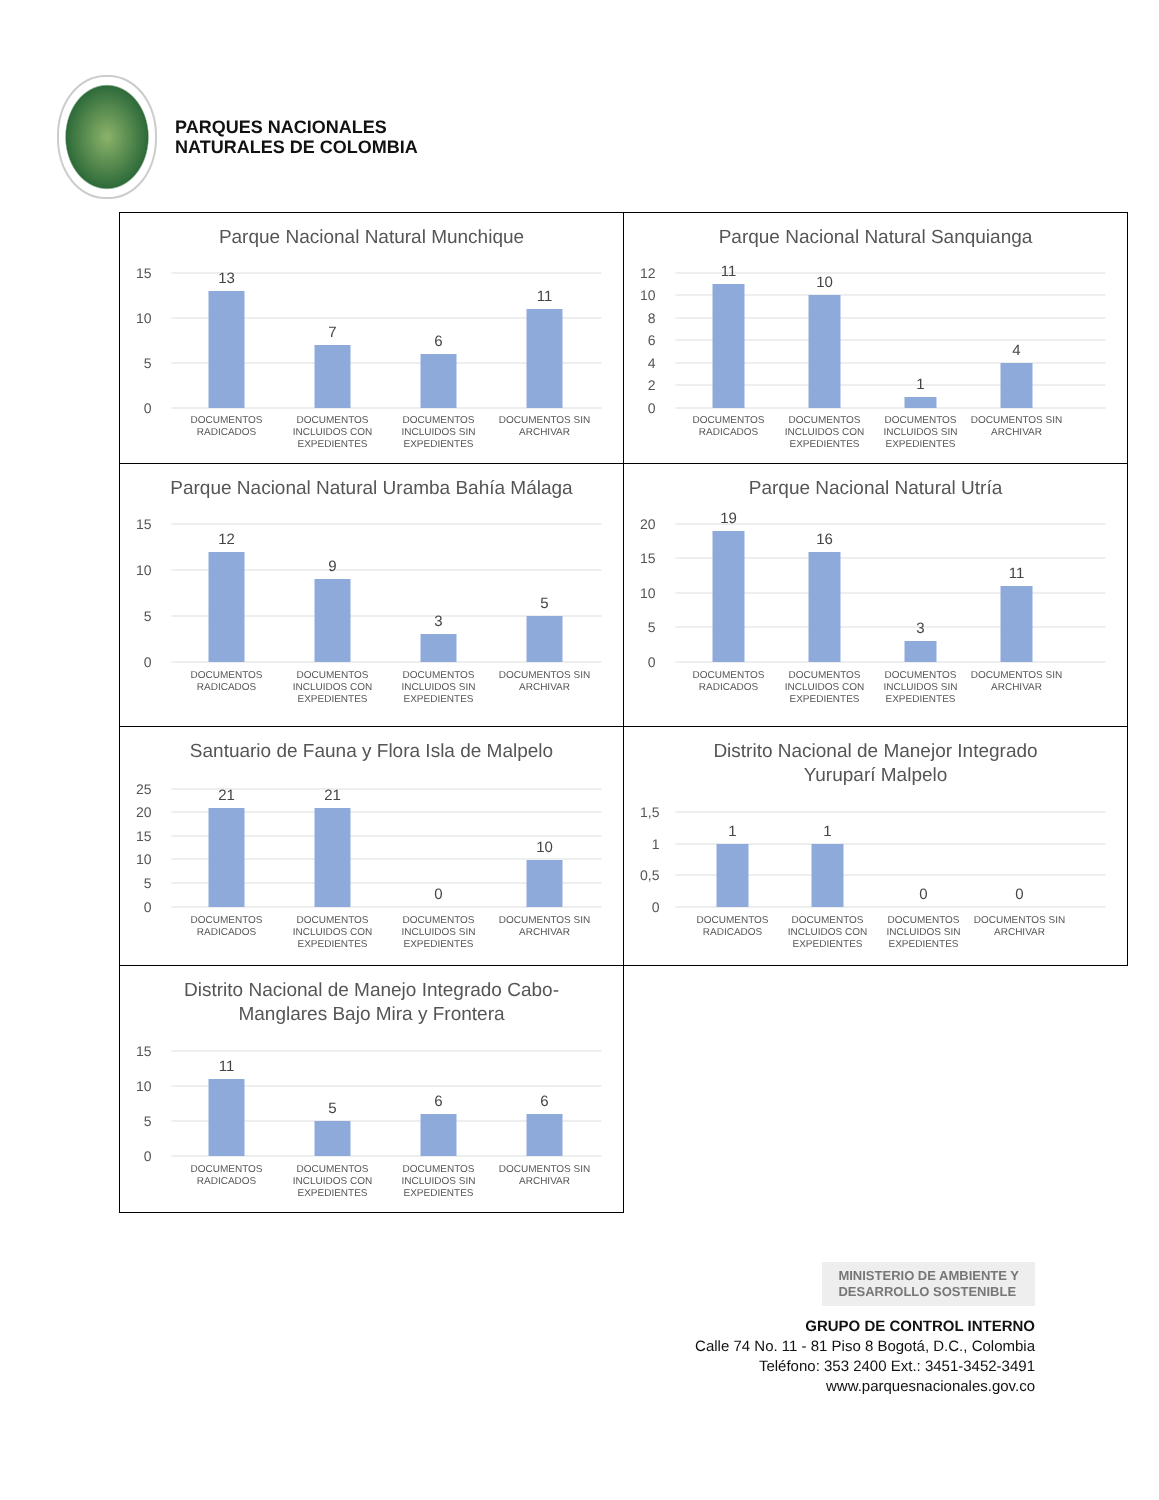PARQUES NACIONALES
NATURALES DE COLOMBIA
| Parque Nacional Natural Munchique 15 10 5 0 13 7 6 11 DOCUMENTOS RADICADOS DOCUMENTOS INCLUIDOS CON EXPEDIENTES DOCUMENTOS INCLUIDOS SIN EXPEDIENTES DOCUMENTOS SIN ARCHIVAR | Parque Nacional Natural Sanquianga 12 10 8 6 4 2 0 11 10 1 4 DOCUMENTOS RADICADOS DOCUMENTOS INCLUIDOS CON EXPEDIENTES DOCUMENTOS INCLUIDOS SIN EXPEDIENTES DOCUMENTOS SIN ARCHIVAR |
| Parque Nacional Natural Uramba Bahía Málaga 15 10 5 0 12 9 3 5 DOCUMENTOS RADICADOS DOCUMENTOS INCLUIDOS CON EXPEDIENTES DOCUMENTOS INCLUIDOS SIN EXPEDIENTES DOCUMENTOS SIN ARCHIVAR | Parque Nacional Natural Utría 20 15 10 5 0 19 16 3 11 DOCUMENTOS RADICADOS DOCUMENTOS INCLUIDOS CON EXPEDIENTES DOCUMENTOS INCLUIDOS SIN EXPEDIENTES DOCUMENTOS SIN ARCHIVAR |
| Santuario de Fauna y Flora Isla de Malpelo 25 20 15 10 5 0 21 21 0 10 DOCUMENTOS RADICADOS DOCUMENTOS INCLUIDOS CON EXPEDIENTES DOCUMENTOS INCLUIDOS SIN EXPEDIENTES DOCUMENTOS SIN ARCHIVAR | Distrito Nacional de Manejor Integrado Yuruparí Malpelo 1,5 1 0,5 0 1 1 0 0 DOCUMENTOS RADICADOS DOCUMENTOS INCLUIDOS CON EXPEDIENTES DOCUMENTOS INCLUIDOS SIN EXPEDIENTES DOCUMENTOS SIN ARCHIVAR |
| Distrito Nacional de Manejo Integrado Cabo- Manglares Bajo Mira y Frontera 15 10 5 0 11 5 6 6 DOCUMENTOS RADICADOS DOCUMENTOS INCLUIDOS CON EXPEDIENTES DOCUMENTOS INCLUIDOS SIN EXPEDIENTES DOCUMENTOS SIN ARCHIVAR | |
MINISTERIO DE AMBIENTE Y
DESARROLLO SOSTENIBLE
GRUPO DE CONTROL INTERNO
Calle 74 No. 11 - 81 Piso 8 Bogotá, D.C., Colombia
Teléfono: 353 2400 Ext.: 3451-3452-3491
www.parquesnacionales.gov.co